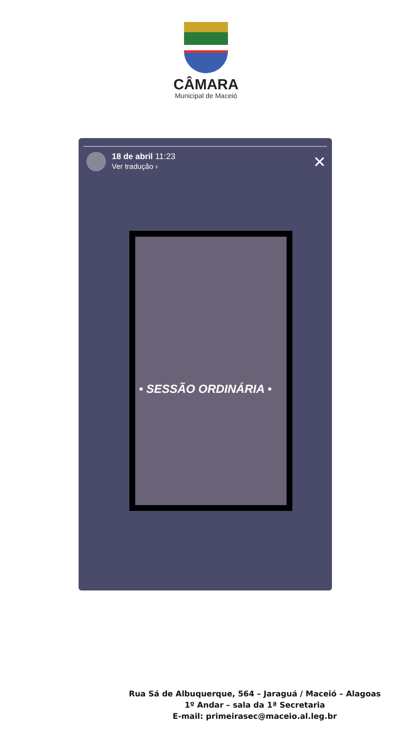CÂMARA
Municipal de Maceió
18 de abril 11:23
Ver tradução ›
✕
• SESSÃO ORDINÁRIA •
Rua Sá de Albuquerque, 564 – Jaraguá / Maceió – Alagoas
1º Andar – sala da 1ª Secretaria
E-mail: primeirasec@maceio.al.leg.br